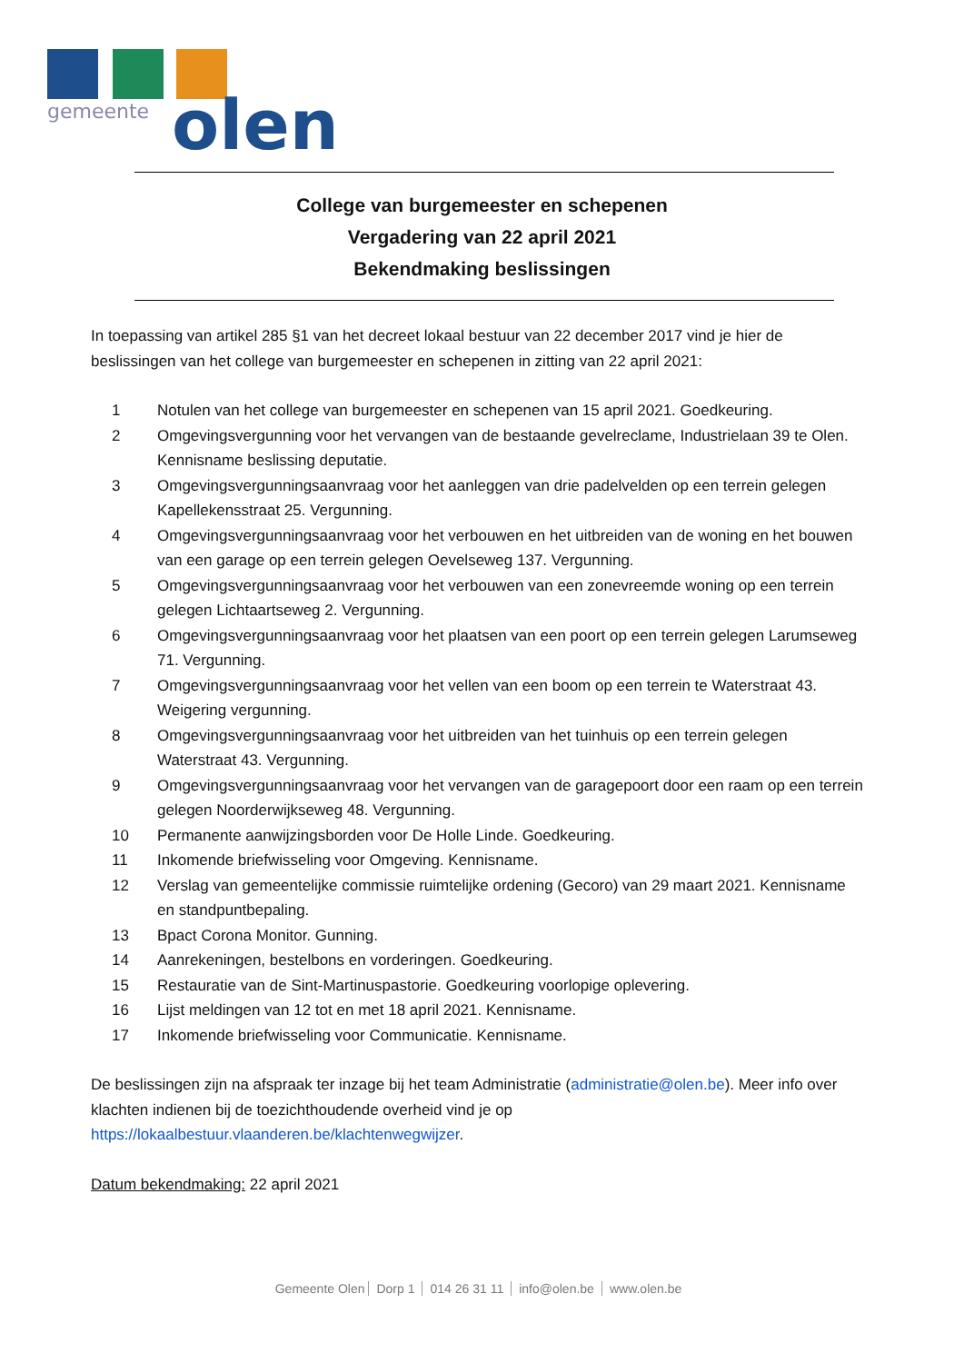gemeente
olen
College van burgemeester en schepenen
Vergadering van 22 april 2021
Bekendmaking beslissingen
In toepassing van artikel 285 §1 van het decreet lokaal bestuur van 22 december 2017 vind je hier de beslissingen van het college van burgemeester en schepenen in zitting van 22 april 2021:
1 Notulen van het college van burgemeester en schepenen van 15 april 2021. Goedkeuring.
2 Omgevingsvergunning voor het vervangen van de bestaande gevelreclame, Industrielaan 39 te Olen. Kennisname beslissing deputatie.
3 Omgevingsvergunningsaanvraag voor het aanleggen van drie padelvelden op een terrein gelegen Kapellekensstraat 25. Vergunning.
4 Omgevingsvergunningsaanvraag voor het verbouwen en het uitbreiden van de woning en het bouwen van een garage op een terrein gelegen Oevelseweg 137. Vergunning.
5 Omgevingsvergunningsaanvraag voor het verbouwen van een zonevreemde woning op een terrein gelegen Lichtaartseweg 2. Vergunning.
6 Omgevingsvergunningsaanvraag voor het plaatsen van een poort op een terrein gelegen Larumseweg 71. Vergunning.
7 Omgevingsvergunningsaanvraag voor het vellen van een boom op een terrein te Waterstraat 43. Weigering vergunning.
8 Omgevingsvergunningsaanvraag voor het uitbreiden van het tuinhuis op een terrein gelegen Waterstraat 43. Vergunning.
9 Omgevingsvergunningsaanvraag voor het vervangen van de garagepoort door een raam op een terrein gelegen Noorderwijkseweg 48. Vergunning.
10 Permanente aanwijzingsborden voor De Holle Linde. Goedkeuring.
11 Inkomende briefwisseling voor Omgeving. Kennisname.
12 Verslag van gemeentelijke commissie ruimtelijke ordening (Gecoro) van 29 maart 2021. Kennisname en standpuntbepaling.
13 Bpact Corona Monitor. Gunning.
14 Aanrekeningen, bestelbons en vorderingen. Goedkeuring.
15 Restauratie van de Sint-Martinuspastorie. Goedkeuring voorlopige oplevering.
16 Lijst meldingen van 12 tot en met 18 april 2021. Kennisname.
17 Inkomende briefwisseling voor Communicatie. Kennisname.
De beslissingen zijn na afspraak ter inzage bij het team Administratie (administratie@olen.be). Meer info over klachten indienen bij de toezichthoudende overheid vind je op https://lokaalbestuur.vlaanderen.be/klachtenwegwijzer.
Datum bekendmaking: 22 april 2021
Gemeente Olen Dorp 1 014 26 31 11 info@olen.be www.olen.be